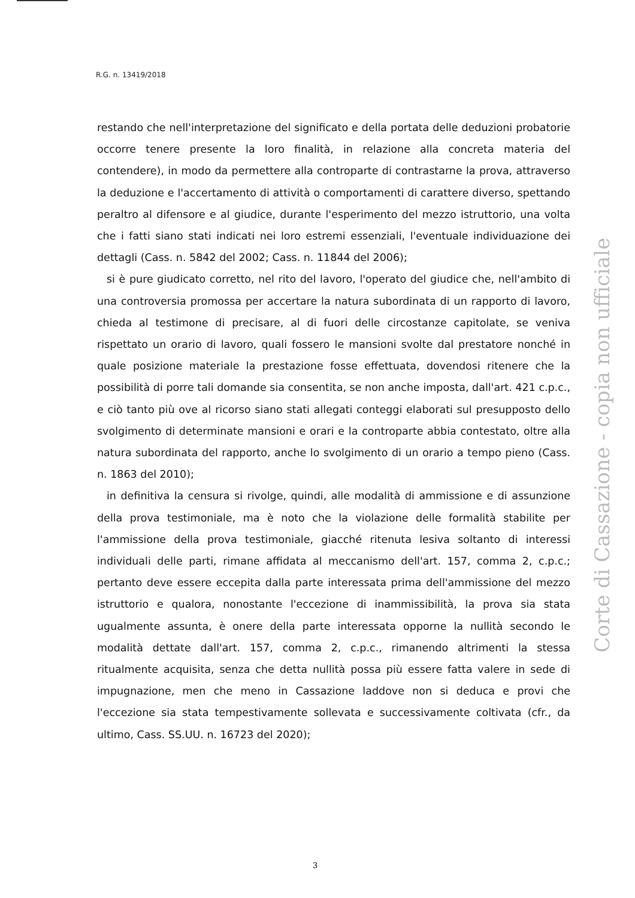R.G. n. 13419/2018
restando che nell'interpretazione del significato e della portata delle deduzioni probatorie occorre tenere presente la loro finalità, in relazione alla concreta materia del contendere), in modo da permettere alla controparte di contrastarne la prova, attraverso la deduzione e l'accertamento di attività o comportamenti di carattere diverso, spettando peraltro al difensore e al giudice, durante l'esperimento del mezzo istruttorio, una volta che i fatti siano stati indicati nei loro estremi essenziali, l'eventuale individuazione dei dettagli (Cass. n. 5842 del 2002; Cass. n. 11844 del 2006);
si è pure giudicato corretto, nel rito del lavoro, l'operato del giudice che, nell'ambito di una controversia promossa per accertare la natura subordinata di un rapporto di lavoro, chieda al testimone di precisare, al di fuori delle circostanze capitolate, se veniva rispettato un orario di lavoro, quali fossero le mansioni svolte dal prestatore nonché in quale posizione materiale la prestazione fosse effettuata, dovendosi ritenere che la possibilità di porre tali domande sia consentita, se non anche imposta, dall'art. 421 c.p.c., e ciò tanto più ove al ricorso siano stati allegati conteggi elaborati sul presupposto dello svolgimento di determinate mansioni e orari e la controparte abbia contestato, oltre alla natura subordinata del rapporto, anche lo svolgimento di un orario a tempo pieno (Cass. n. 1863 del 2010);
in definitiva la censura si rivolge, quindi, alle modalità di ammissione e di assunzione della prova testimoniale, ma è noto che la violazione delle formalità stabilite per l'ammissione della prova testimoniale, giacché ritenuta lesiva soltanto di interessi individuali delle parti, rimane affidata al meccanismo dell'art. 157, comma 2, c.p.c.; pertanto deve essere eccepita dalla parte interessata prima dell'ammissione del mezzo istruttorio e qualora, nonostante l'eccezione di inammissibilità, la prova sia stata ugualmente assunta, è onere della parte interessata opporne la nullità secondo le modalità dettate dall'art. 157, comma 2, c.p.c., rimanendo altrimenti la stessa ritualmente acquisita, senza che detta nullità possa più essere fatta valere in sede di impugnazione, men che meno in Cassazione laddove non si deduca e provi che l'eccezione sia stata tempestivamente sollevata e successivamente coltivata (cfr., da ultimo, Cass. SS.UU. n. 16723 del 2020);
Corte di Cassazione - copia non ufficiale
3